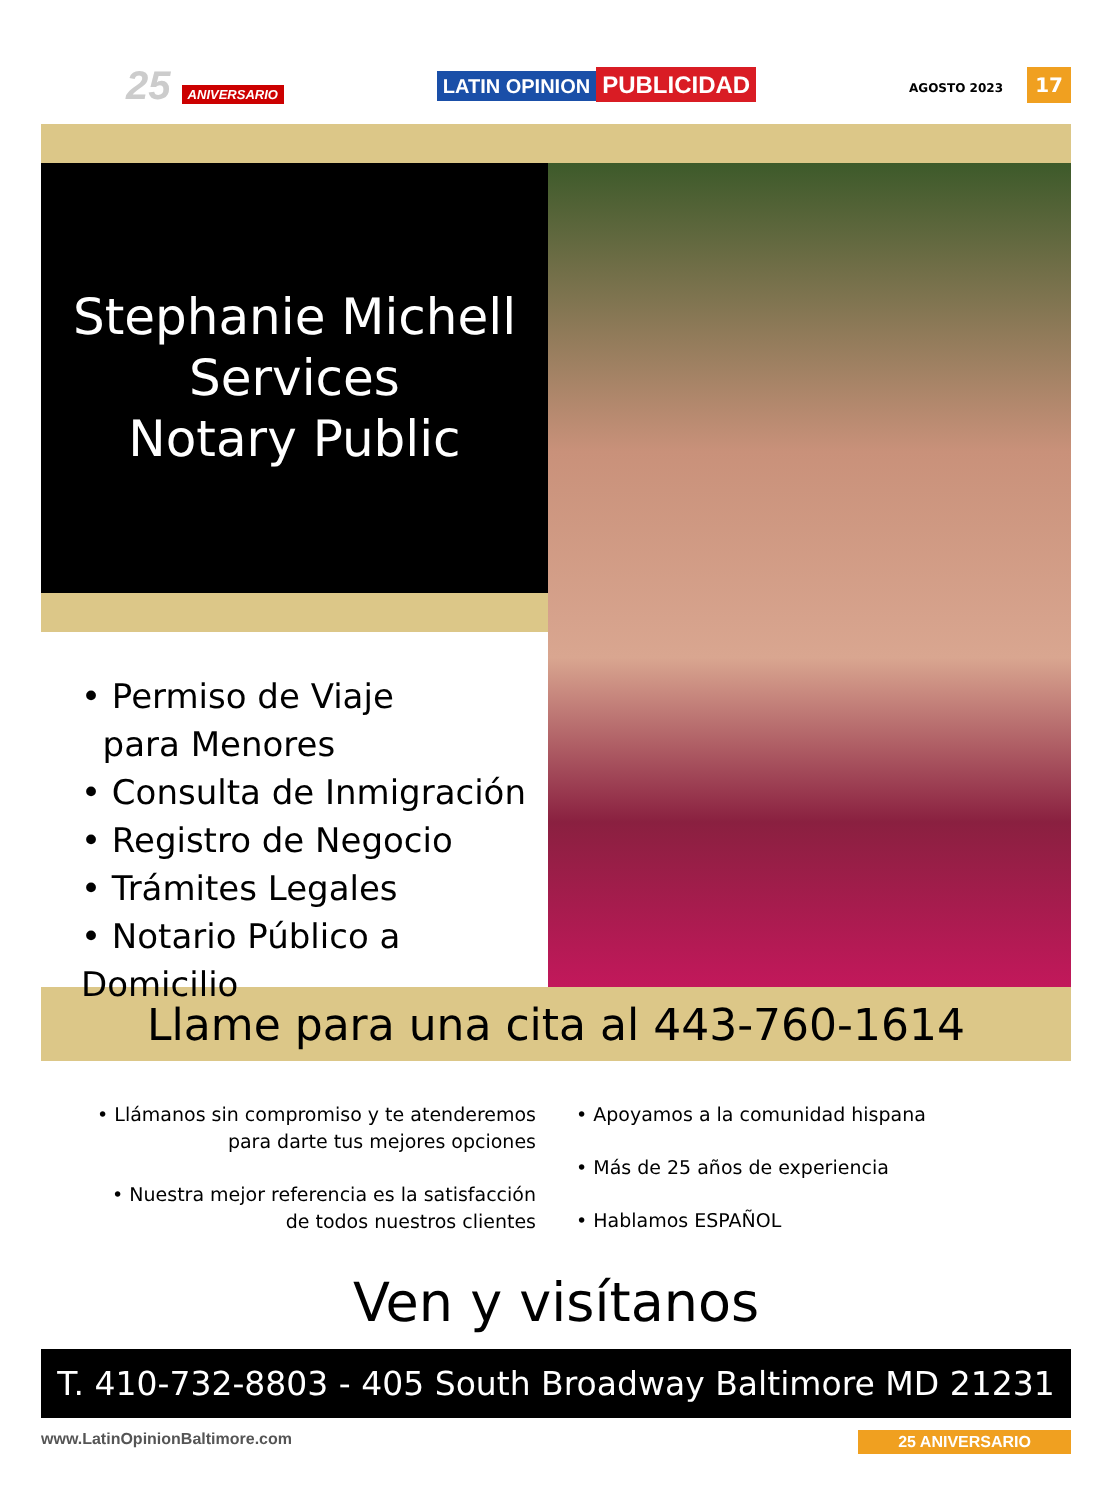25 ANIVERSARIO
LATIN OPINION PUBLICIDAD
AGOSTO 2023 17
Stephanie Michell
Services
Notary Public
• Permiso de Viaje
para Menores
• Consulta de Inmigración
• Registro de Negocio
• Trámites Legales
• Notario Público a Domicilio
Llame para una cita al 443-760-1614
• Llámanos sin compromiso y te atenderemos
para darte tus mejores opciones
• Nuestra mejor referencia es la satisfacción
de todos nuestros clientes
• Apoyamos a la comunidad hispana
• Más de 25 años de experiencia
• Hablamos ESPAÑOL
Ven y visítanos
T. 410-732-8803 - 405 South Broadway Baltimore MD 21231
www.LatinOpinionBaltimore.com 25 ANIVERSARIO